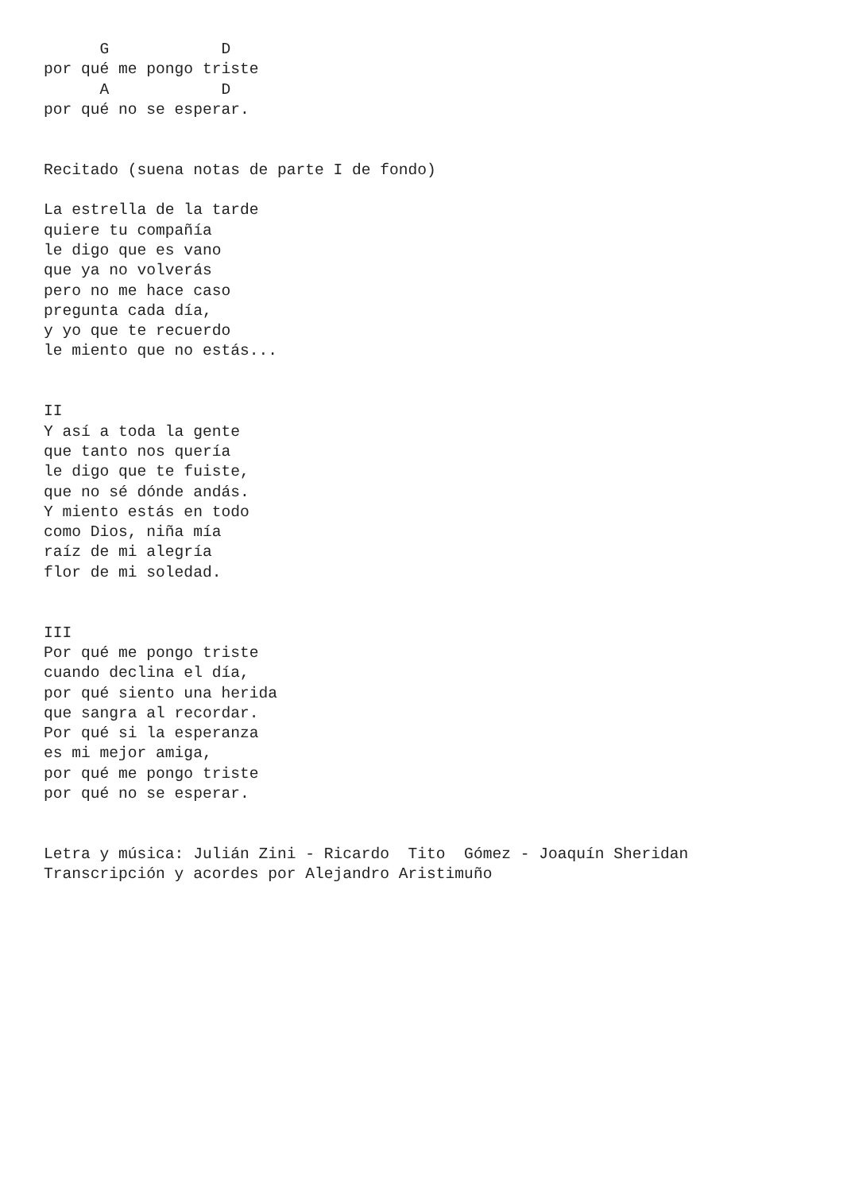G            D
por qué me pongo triste
      A            D
por qué no se esperar.


Recitado (suena notas de parte I de fondo)

La estrella de la tarde
quiere tu compañía
le digo que es vano
que ya no volverás
pero no me hace caso
pregunta cada día,
y yo que te recuerdo
le miento que no estás...


II
Y así a toda la gente
que tanto nos quería
le digo que te fuiste,
que no sé dónde andás.
Y miento estás en todo
como Dios, niña mía
raíz de mi alegría
flor de mi soledad.


III
Por qué me pongo triste
cuando declina el día,
por qué siento una herida
que sangra al recordar.
Por qué si la esperanza
es mi mejor amiga,
por qué me pongo triste
por qué no se esperar.


Letra y música: Julián Zini - Ricardo  Tito  Gómez - Joaquín Sheridan
Transcripción y acordes por Alejandro Aristimuño